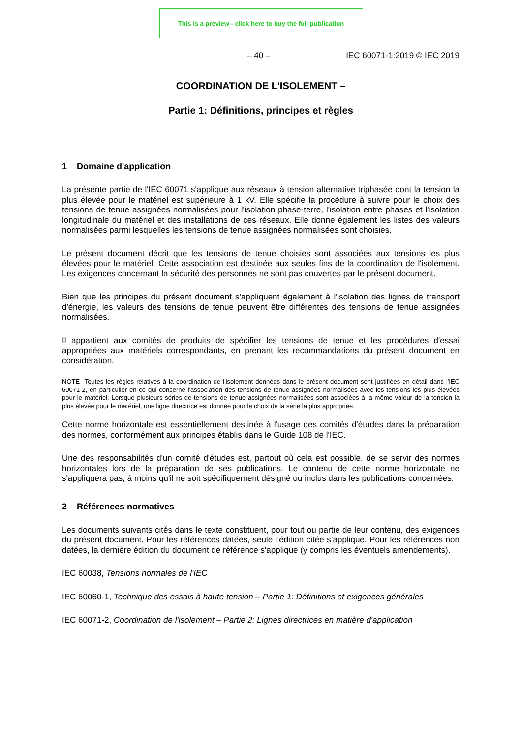This is a preview - click here to buy the full publication
– 40 – IEC 60071-1:2019 © IEC 2019
COORDINATION DE L'ISOLEMENT –
Partie 1: Définitions, principes et règles
1 Domaine d'application
La présente partie de l'IEC 60071 s'applique aux réseaux à tension alternative triphasée dont la tension la plus élevée pour le matériel est supérieure à 1 kV. Elle spécifie la procédure à suivre pour le choix des tensions de tenue assignées normalisées pour l'isolation phase-terre, l'isolation entre phases et l'isolation longitudinale du matériel et des installations de ces réseaux. Elle donne également les listes des valeurs normalisées parmi lesquelles les tensions de tenue assignées normalisées sont choisies.
Le présent document décrit que les tensions de tenue choisies sont associées aux tensions les plus élevées pour le matériel. Cette association est destinée aux seules fins de la coordination de l'isolement. Les exigences concernant la sécurité des personnes ne sont pas couvertes par le présent document.
Bien que les principes du présent document s'appliquent également à l'isolation des lignes de transport d'énergie, les valeurs des tensions de tenue peuvent être différentes des tensions de tenue assignées normalisées.
Il appartient aux comités de produits de spécifier les tensions de tenue et les procédures d'essai appropriées aux matériels correspondants, en prenant les recommandations du présent document en considération.
NOTE Toutes les règles relatives à la coordination de l'isolement données dans le présent document sont justifiées en détail dans l'IEC 60071-2, en particulier en ce qui concerne l'association des tensions de tenue assignées normalisées avec les tensions les plus élevées pour le matériel. Lorsque plusieurs séries de tensions de tenue assignées normalisées sont associées à la même valeur de la tension la plus élevée pour le matériel, une ligne directrice est donnée pour le choix de la série la plus appropriée.
Cette norme horizontale est essentiellement destinée à l'usage des comités d'études dans la préparation des normes, conformément aux principes établis dans le Guide 108 de l'IEC.
Une des responsabilités d'un comité d'études est, partout où cela est possible, de se servir des normes horizontales lors de la préparation de ses publications. Le contenu de cette norme horizontale ne s'appliquera pas, à moins qu'il ne soit spécifiquement désigné ou inclus dans les publications concernées.
2 Références normatives
Les documents suivants cités dans le texte constituent, pour tout ou partie de leur contenu, des exigences du présent document. Pour les références datées, seule l’édition citée s’applique. Pour les références non datées, la dernière édition du document de référence s'applique (y compris les éventuels amendements).
IEC 60038, Tensions normales de l'IEC
IEC 60060-1, Technique des essais à haute tension – Partie 1: Définitions et exigences générales
IEC 60071-2, Coordination de l'isolement – Partie 2: Lignes directrices en matière d'application